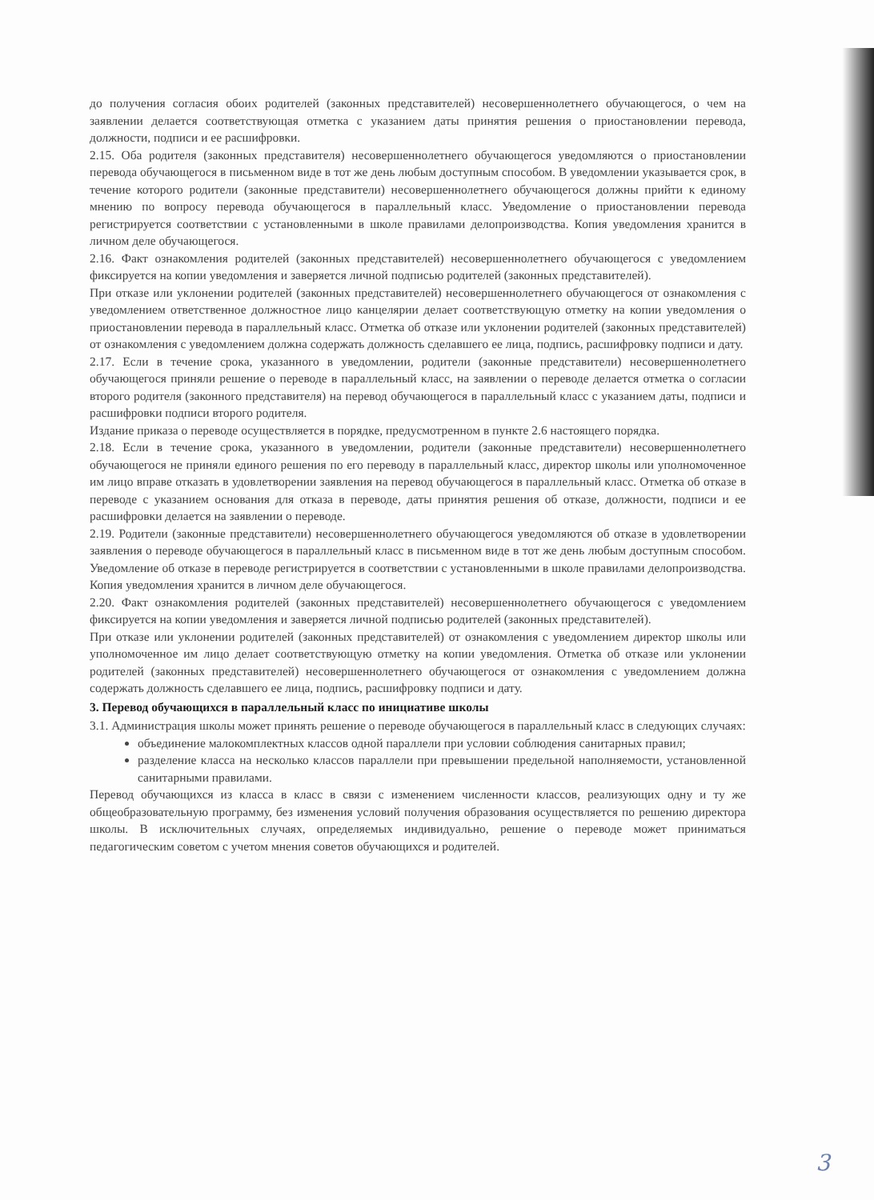до получения согласия обоих родителей (законных представителей) несовершеннолетнего обучающегося, о чем на заявлении делается соответствующая отметка с указанием даты принятия решения о приостановлении перевода, должности, подписи и ее расшифровки.
2.15. Оба родителя (законных представителя) несовершеннолетнего обучающегося уведомляются о приостановлении перевода обучающегося в письменном виде в тот же день любым доступным способом. В уведомлении указывается срок, в течение которого родители (законные представители) несовершеннолетнего обучающегося должны прийти к единому мнению по вопросу перевода обучающегося в параллельный класс. Уведомление о приостановлении перевода регистрируется соответствии с установленными в школе правилами делопроизводства. Копия уведомления хранится в личном деле обучающегося.
2.16. Факт ознакомления родителей (законных представителей) несовершеннолетнего обучающегося с уведомлением фиксируется на копии уведомления и заверяется личной подписью родителей (законных представителей).
При отказе или уклонении родителей (законных представителей) несовершеннолетнего обучающегося от ознакомления с уведомлением ответственное должностное лицо канцелярии делает соответствующую отметку на копии уведомления о приостановлении перевода в параллельный класс. Отметка об отказе или уклонении родителей (законных представителей) от ознакомления с уведомлением должна содержать должность сделавшего ее лица, подпись, расшифровку подписи и дату.
2.17. Если в течение срока, указанного в уведомлении, родители (законные представители) несовершеннолетнего обучающегося приняли решение о переводе в параллельный класс, на заявлении о переводе делается отметка о согласии второго родителя (законного представителя) на перевод обучающегося в параллельный класс с указанием даты, подписи и расшифровки подписи второго родителя.
Издание приказа о переводе осуществляется в порядке, предусмотренном в пункте 2.6 настоящего порядка.
2.18. Если в течение срока, указанного в уведомлении, родители (законные представители) несовершеннолетнего обучающегося не приняли единого решения по его переводу в параллельный класс, директор школы или уполномоченное им лицо вправе отказать в удовлетворении заявления на перевод обучающегося в параллельный класс. Отметка об отказе в переводе с указанием основания для отказа в переводе, даты принятия решения об отказе, должности, подписи и ее расшифровки делается на заявлении о переводе.
2.19. Родители (законные представители) несовершеннолетнего обучающегося уведомляются об отказе в удовлетворении заявления о переводе обучающегося в параллельный класс в письменном виде в тот же день любым доступным способом. Уведомление об отказе в переводе регистрируется в соответствии с установленными в школе правилами делопроизводства. Копия уведомления хранится в личном деле обучающегося.
2.20. Факт ознакомления родителей (законных представителей) несовершеннолетнего обучающегося с уведомлением фиксируется на копии уведомления и заверяется личной подписью родителей (законных представителей).
При отказе или уклонении родителей (законных представителей) от ознакомления с уведомлением директор школы или уполномоченное им лицо делает соответствующую отметку на копии уведомления. Отметка об отказе или уклонении родителей (законных представителей) несовершеннолетнего обучающегося от ознакомления с уведомлением должна содержать должность сделавшего ее лица, подпись, расшифровку подписи и дату.
3. Перевод обучающихся в параллельный класс по инициативе школы
3.1. Администрация школы может принять решение о переводе обучающегося в параллельный класс в следующих случаях:
объединение малокомплектных классов одной параллели при условии соблюдения санитарных правил;
разделение класса на несколько классов параллели при превышении предельной наполняемости, установленной санитарными правилами.
Перевод обучающихся из класса в класс в связи с изменением численности классов, реализующих одну и ту же общеобразовательную программу, без изменения условий получения образования осуществляется по решению директора школы. В исключительных случаях, определяемых индивидуально, решение о переводе может приниматься педагогическим советом с учетом мнения советов обучающихся и родителей.
3